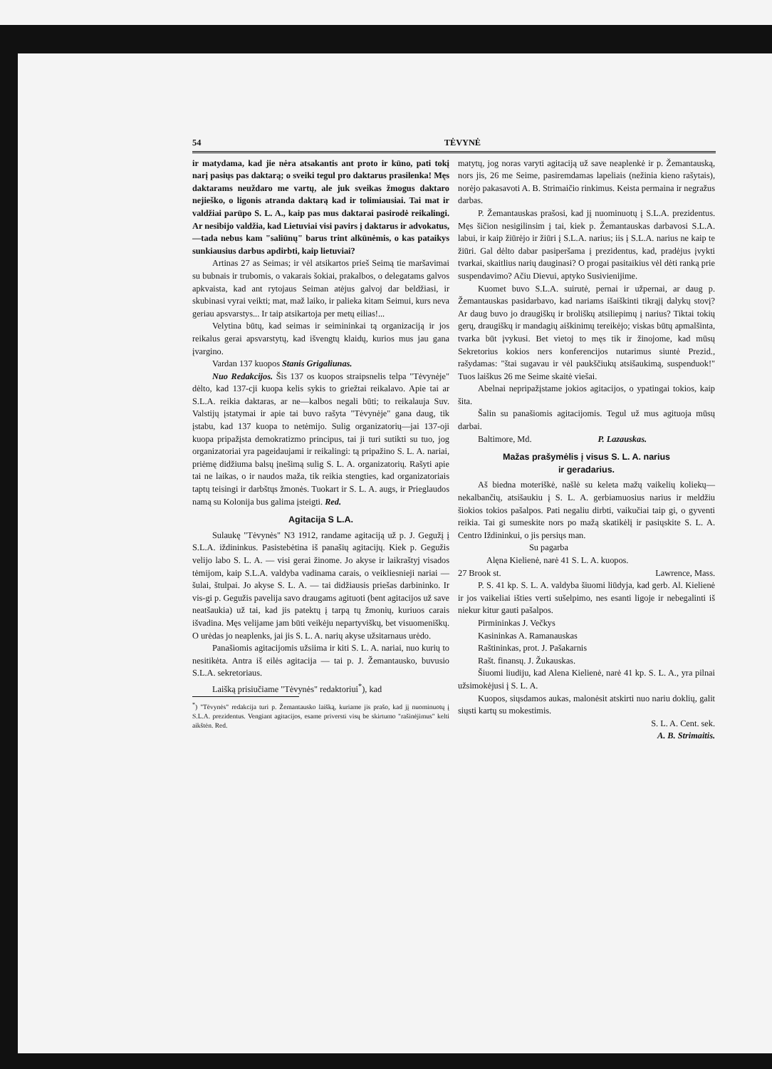54 TĖVYNĖ
ir matydama, kad jie nėra atsakantis ant proto ir kūno, pati tokį narį pasiųs pas daktarą; o sveiki tegul pro daktarus prasilenka! Męs daktarams neuždaro me vartų, ale juk sveikas žmogus daktaro nejieško, o ligonis atranda daktarą kad ir tolimiausiai. Tai mat ir valdžiai parūpo S. L. A., kaip pas mus daktarai pasirodė reikalingi. Ar nesibijo valdžia, kad Lietuviai visi pavirs į daktarus ir advokatus,—tada nebus kam "saliūnų" barus trint alkūnėmis, o kas pataikys sunkiausius darbus apdirbti, kaip lietuviai?
Artinas 27 as Seimas; ir vėl atsikartos prieš Seimą tie maršavimai su bubnais ir trubomis, o vakarais šokiai, prakalbos, o delegatams galvos apkvaista, kad ant rytojaus Seiman atėjus galvoj dar beldžiasi, ir skubinasi vyrai veikti; mat, maž laiko, ir palieka kitam Seimui, kurs neva geriau apsvarstys... Ir taip atsikartoja per metų eilias!...
Velytina būtų, kad seimas ir seimininkai tą organizaciją ir jos reikalus gerai apsvarstytų, kad išvengtų klaidų, kurios mus jau gana įvargino.
Vardan 137 kuopos Stanis Grigaliunas.
Nuo Redakcijos. Šis 137 os kuopos straipsnelis telpa "Tėvynėje" dėlto, kad 137-cji kuopa kelis sykis to griežtai reikalavo. Apie tai ar S.L.A. reikia daktaras, ar ne—kalbos negali būti; to reikalauja Suv. Valstijų įstatymai ir apie tai buvo rašyta "Tėvynėje" gana daug, tik įstabu, kad 137 kuopa to netėmijo. Sulig organizatorių—jai 137-oji kuopa pripažįsta demokratizmo principus, tai ji turi sutikti su tuo, jog organizatoriai yra pageidaujami ir reikalingi: tą pripažino S. L. A. nariai, priėmę didžiuma balsų įnešimą sulig S. L. A. organizatorių. Rašyti apie tai ne laikas, o ir naudos maža, tik reikia stengties, kad organizatoriais taptų teisingi ir darbštųs žmonės. Tuokart ir S. L. A. augs, ir Prieglaudos namą su Kolonija bus galima įsteigti. Red.
Agitacija S L.A.
Sulaukę "Tėvynės" N3 1912, randame agitaciją už p. J. Gegužį į S.L.A. iždininkus. Pasistebėtina iš panašių agitacijų. Kiek p. Gegužis velijo labo S. L. A. — visi gerai žinome. Jo akyse ir laikraštyj visados tėmijom, kaip S.L.A. valdyba vadinama carais, o veikliesnieji nariai — šulai, štulpai. Jo akyse S. L. A. — tai didžiausis priešas darbininko. Ir vis-gi p. Gegužis pavelija savo draugams agituoti (bent agitacijos už save neatšaukia) už tai, kad jis patektų į tarpą tų žmonių, kuriuos carais išvadina. Męs velijame jam būti veikėju nepartyviškų, bet visuomeniškų. O urėdas jo neaplenks, jai jis S. L. A. narių akyse užsitarnaus urėdo.
Panašiomis agitacijomis užsiima ir kiti S. L. A. nariai, nuo kurių to nesitikėta. Antra iš eilės agitacija — tai p. J. Žemantausko, buvusio S.L.A. sekretoriaus.
Laišką prisiučiame "Tėvynės" redaktoriui<sup>*</sup>), kad
<sup>*</sup>) "Tėvynės" redakcija turi p. Žemantausko laišką, kuriame jis prašo, kad jį nuominuotų į S.L.A. prezidentus. Vengiant agitacijos, esame priversti visų be skirtumo "rašinėjimus" kelti aikštėn. Red.
matytų, jog noras varyti agitaciją už save neaplenkė ir p. Žemantauską, nors jis, 26 me Seime, pasiremdamas lapeliais (nežinia kieno rašytais), norėjo pakasavoti A. B. Strimaičio rinkimus. Keista permaina ir negražus darbas.
P. Žemantauskas prašosi, kad jį nuominuotų į S.L.A. prezidentus. Męs šičion nesigilinsim į tai, kiek p. Žemantauskas darbavosi S.L.A. labui, ir kaip žiūrėjo ir žiūri į S.L.A. narius; iis į S.L.A. narius ne kaip te žiūri. Gal dėlto dabar pasiperšama į prezidentus, kad, pradėjus įvykti tvarkai, skaitlius narių dauginasi? O progai pasitaikius vėl dėti ranką prie suspendavimo? Ačiu Dievui, aptyko Susivienijime.
Kuomet buvo S.L.A. suirutė, pernai ir užpernai, ar daug p. Žemantauskas pasidarbavo, kad nariams išaiškinti tikrąjį dalykų stovį? Ar daug buvo jo draugiškų ir broliškų atsiliepimų į narius? Tiktai tokių gerų, draugiškų ir mandagių aiškinimų tereikėjo; viskas būtų apmalšinta, tvarka būt įvykusi. Bet vietoj to męs tik ir žinojome, kad mūsų Sekretorius kokios ners konferencijos nutarimus siuntė Prezid., rašydamas: "štai sugavau ir vėl paukščiukų atsišaukimą, suspenduok!" Tuos laiškus 26 me Seime skaitė viešai.
Abelnai nepripažįstame jokios agitacijos, o ypatingai tokios, kaip šita.
Šalin su panašiomis agitacijomis. Tegul už mus agituoja mūsų darbai.
Baltimore, Md. P. Lazauskas.
Mažas prašymėlis į visus S. L. A. narius
ir geradarius.
Aš biedna moteriškė, našlė su keleta mažų vaikelių koliekų—nekalbančių, atsišaukiu į S. L. A. gerbiamuosius narius ir meldžiu šiokios tokios pašalpos. Pati negaliu dirbti, vaikučiai taip gi, o gyventi reikia. Tai gi sumeskite nors po mažą skatikėlį ir pasiųskite S. L. A. Centro Iždininkui, o jis persiųs man.
Su pagarba
Alęna Kielienė, narė 41 S. L. A. kuopos.
27 Brook st. Lawrence, Mass.
P. S. 41 kp. S. L. A. valdyba šiuomi liūdyja, kad gerb. Al. Kielienė ir jos vaikeliai išties verti sušelpimo, nes esanti ligoje ir nebegalinti iš niekur kitur gauti pašalpos.
Pirmininkas J. Večkys
Kasininkas A. Ramanauskas
Raštininkas, prot. J. Pašakarnis
Rašt. finansų. J. Žukauskas.
Šiuomi liudiju, kad Alena Kielienė, narė 41 kp. S. L. A., yra pilnai užsimokėjusi į S. L. A.
Kuopos, siųsdamos aukas, malonėsit atskirti nuo nariu doklių, galit siųsti kartų su mokestimis.
S. L. A. Cent. sek.
A. B. Strimaitis.